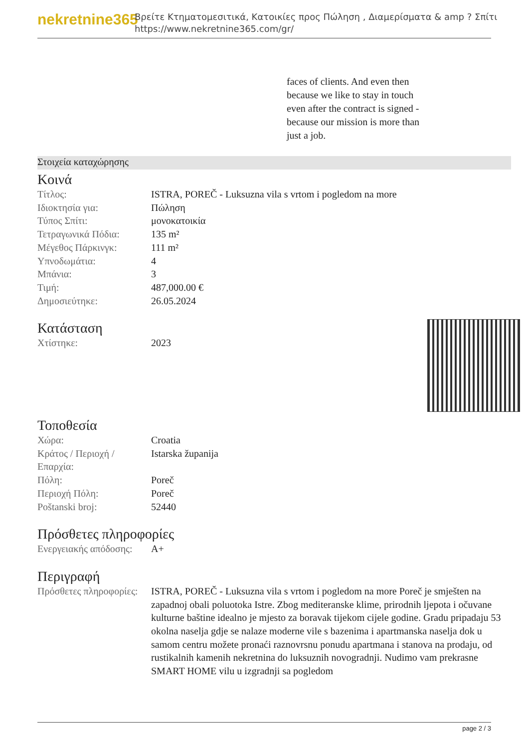nekretnine365
Βρείτε Κτηματομεσιτικά, Κατοικίες προς Πώληση , Διαμερίσματα & amp ? Σπίτι
https://www.nekretnine365.com/gr/
faces of clients. And even then because we like to stay in touch even after the contract is signed - because our mission is more than just a job.
Στοιχεία καταχώρησης
Κοινά
| Τίτλος: | ISTRA, POREČ - Luksuzna vila s vrtom i pogledom na more |
| Ιδιοκτησία για: | Πώληση |
| Τύπος Σπίτι: | μονοκατοικία |
| Τετραγωνικά Πόδια: | 135 m² |
| Μέγεθος Πάρκινγκ: | 111 m² |
| Υπνοδωμάτια: | 4 |
| Μπάνια: | 3 |
| Τιμή: | 487,000.00 € |
| Δημοσιεύτηκε: | 26.05.2024 |
Κατάσταση
| Χτίστηκε: | 2023 |
Τοποθεσία
| Χώρα: | Croatia |
| Κράτος / Περιοχή / Επαρχία: | Istarska županija |
| Πόλη: | Poreč |
| Περιοχή Πόλη: | Poreč |
| Poštanski broj: | 52440 |
Πρόσθετες πληροφορίες
| Ενεργειακής απόδοσης: | A+ |
Περιγραφή
| Πρόσθετες πληροφορίες: | ISTRA, POREČ - Luksuzna vila s vrtom i pogledom na more Poreč je smješten na zapadnoj obali poluotoka Istre. Zbog mediteranske klime, prirodnih ljepota i očuvane kulturne baštine idealno je mjesto za boravak tijekom cijele godine. Gradu pripadaju 53 okolna naselja gdje se nalaze moderne vile s bazenima i apartmanska naselja dok u samom centru možete pronaći raznovrsnu ponudu apartmana i stanova na prodaju, od rustikalnih kamenih nekretnina do luksuznih novogradnji. Nudimo vam prekrasne SMART HOME vilu u izgradnji sa pogledom |
page 2 / 3